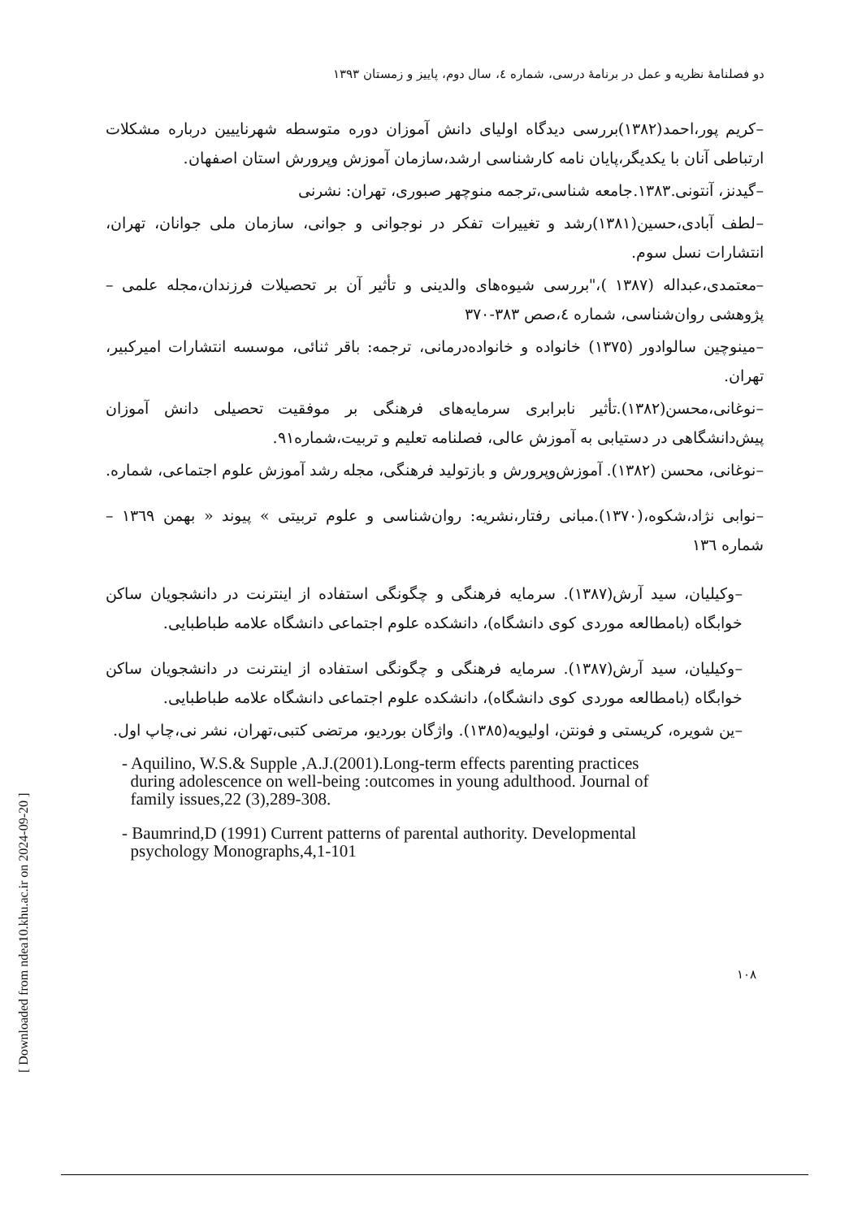دو فصلنامۀ نظریه و عمل در برنامۀ درسی، شماره ٤، سال دوم، پاییز و زمستان ١٣٩٣
[ Downloaded from ndea10.khu.ac.ir on 2024-09-20 ]
–کریم پور،احمد(١٣٨٢)بررسی دیدگاه اولیای دانش آموزان دوره متوسطه شهرناییین درباره مشکلات ارتباطی آنان با یکدیگر،پایان نامه کارشناسی ارشد،سازمان آموزش وپرورش استان اصفهان.
–گیدنز، آنتونی.١٣٨٣.جامعه شناسی،ترجمه منوچهر صبوری، تهران: نشرنی
–لطف آبادی،حسین(١٣٨١)رشد و تغییرات تفکر در نوجوانی و جوانی، سازمان ملی جوانان، تهران، انتشارات نسل سوم.
–معتمدی،عبداله (١٣٨٧ )،"بررسی شیوه‌های والدینی و تأثیر آن بر تحصیلات فرزندان،مجله علمی –پژوهشی روان‌شناسی، شماره ٤،صص ٣٨٣-٣٧٠
–مینوچین سالوادور (١٣٧٥) خانواده و خانواده‌درمانی، ترجمه: باقر ثنائی، موسسه انتشارات امیرکبیر، تهران.
–نوغانی،محسن(١٣٨٢).تأثیر نابرابری سرمایه‌های فرهنگی بر موفقیت تحصیلی دانش آموزان پیش‌دانشگاهی در دستیابی به آموزش عالی، فصلنامه تعلیم و تربیت،شماره٩١.
–نوغانی، محسن (١٣٨٢). آموزش‌وپرورش و بازتولید فرهنگی، مجله رشد آموزش علوم اجتماعی، شماره.
–نوابی نژاد،شکوه،(١٣٧٠).مبانی رفتار،نشریه: روان‌شناسی و علوم تربیتی » پیوند « بهمن ١٣٦٩ – شماره ١٣٦
–وکیلیان، سید آرش(١٣٨٧). سرمایه فرهنگی و چگونگی استفاده از اینترنت در دانشجویان ساکن خوابگاه (بامطالعه موردی کوی دانشگاه)، دانشکده علوم اجتماعی دانشگاه علامه طباطبایی.
–وکیلیان، سید آرش(١٣٨٧). سرمایه فرهنگی و چگونگی استفاده از اینترنت در دانشجویان ساکن خوابگاه (بامطالعه موردی کوی دانشگاه)، دانشکده علوم اجتماعی دانشگاه علامه طباطبایی.
–ین شویره، کریستی و فونتن، اولیویه(١٣٨٥). واژگان بوردیو، مرتضی کتبی،تهران، نشر نی،چاپ اول.
- Aquilino, W.S.& Supple ,A.J.(2001).Long-term effects parenting practices
during adolescence on well-being :outcomes in young adulthood. Journal of
family issues,22 (3),289-308.
- Baumrind,D (1991) Current patterns of parental authority. Developmental
psychology Monographs,4,1-101
١٠٨